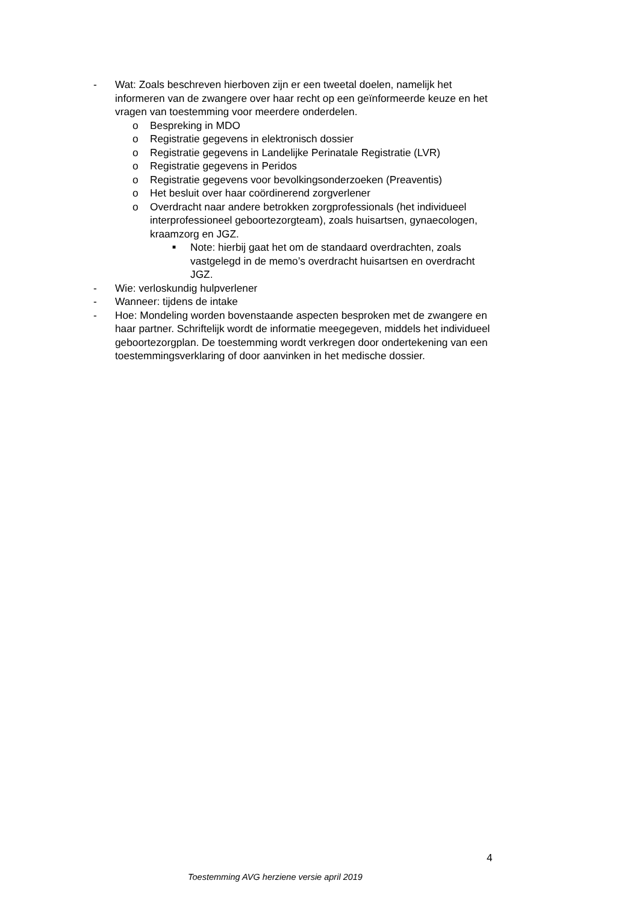- Wat: Zoals beschreven hierboven zijn er een tweetal doelen, namelijk het informeren van de zwangere over haar recht op een geïnformeerde keuze en het vragen van toestemming voor meerdere onderdelen.
o Bespreking in MDO
o Registratie gegevens in elektronisch dossier
o Registratie gegevens in Landelijke Perinatale Registratie (LVR)
o Registratie gegevens in Peridos
o Registratie gegevens voor bevolkingsonderzoeken (Preaventis)
o Het besluit over haar coördinerend zorgverlener
o Overdracht naar andere betrokken zorgprofessionals (het individueel interprofessioneel geboortezorgteam), zoals huisartsen, gynaecologen, kraamzorg en JGZ.
■
Note: hierbij gaat het om de standaard overdrachten, zoals vastgelegd in de memo’s overdracht huisartsen en overdracht JGZ.
- Wie: verloskundig hulpverlener
- Wanneer: tijdens de intake
- Hoe: Mondeling worden bovenstaande aspecten besproken met de zwangere en haar partner. Schriftelijk wordt de informatie meegegeven, middels het individueel geboortezorgplan. De toestemming wordt verkregen door ondertekening van een toestemmingsverklaring of door aanvinken in het medische dossier.
4
Toestemming AVG herziene versie april 2019